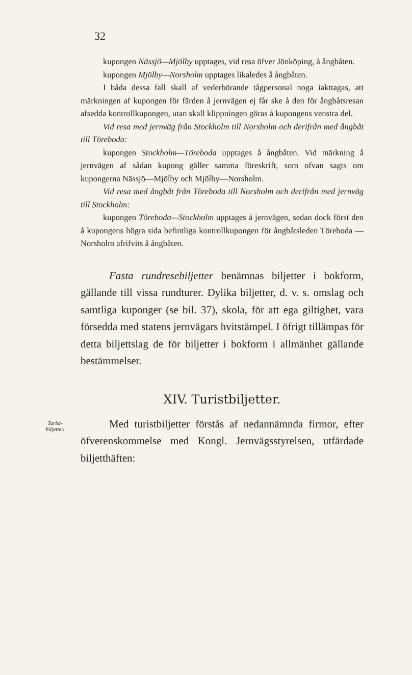32
kupongen Nässjö—Mjölby upptages, vid resa öfver Jönköping, å ångbåten.
kupongen Mjölby—Norsholm upptages likaledes å ångbåten.
I båda dessa fall skall af vederbörande tågpersonal noga iakttagas, att märkningen af kupongen för färden å jernvägen ej får ske å den för ångbåtsresan afsedda kontrollkupongen, utan skall klippningen göras å kupongens venstra del.
Vid resa med jernväg från Stockholm till Norsholm och derifrån med ångbåt till Töreboda:
kupongen Stockholm—Töreboda upptages å ångbåten. Vid märkning å jernvägen af sådan kupong gäller samma föreskrift, som ofvan sagts om kupongerna Nässjö—Mjölby och Mjölby—Norsholm.
Vid resa med ångbåt från Töreboda till Norsholm och derifrån med jernväg till Stockholm:
kupongen Töreboda—Stockholm upptages å jernvägen, sedan dock först den å kupongens högra sida befintliga kontrollkupongen för ångbåtsleden Töreboda —Norsholm afrifvits å ångbåten.
Fasta rundresebiljetter benämnas biljetter i bokform, gällande till vissa rundturer. Dylika biljetter, d. v. s. omslag och samtliga kuponger (se bil. 37), skola, för att ega giltighet, vara försedda med statens jernvägars hvitstämpel. I öfrigt tillämpas för detta biljettslag de för biljetter i bokform i allmänhet gällande bestämmelser.
XIV. Turistbiljetter.
Turist-
biljetter.
Med turistbiljetter förstås af nedannämnda firmor, efter öfverenskommelse med Kongl. Jernvägsstyrelsen, utfärdade biljetthäften: